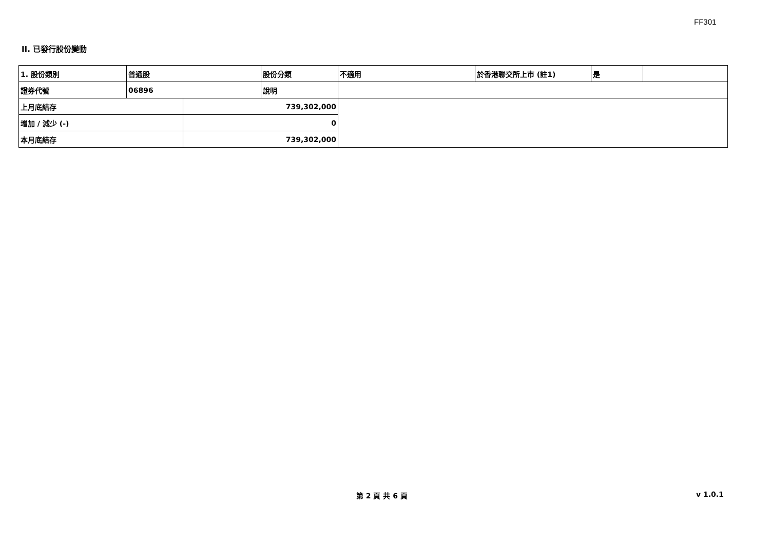FF301
II. 已發行股份變動
| 1. 股份類別 | 普通股 | | 股份分類 | 不適用 | 於香港聯交所上市 (註1) | 是 | |
| 證券代號 | 06896 | | 說明 | | | | |
| 上月底結存 | | 739,302,000 | | | | | |
| 增加 / 減少 (-) | | 0 | | | | | |
| 本月底結存 | | 739,302,000 | | | | | |
第 2 頁 共 6 頁 v 1.0.1